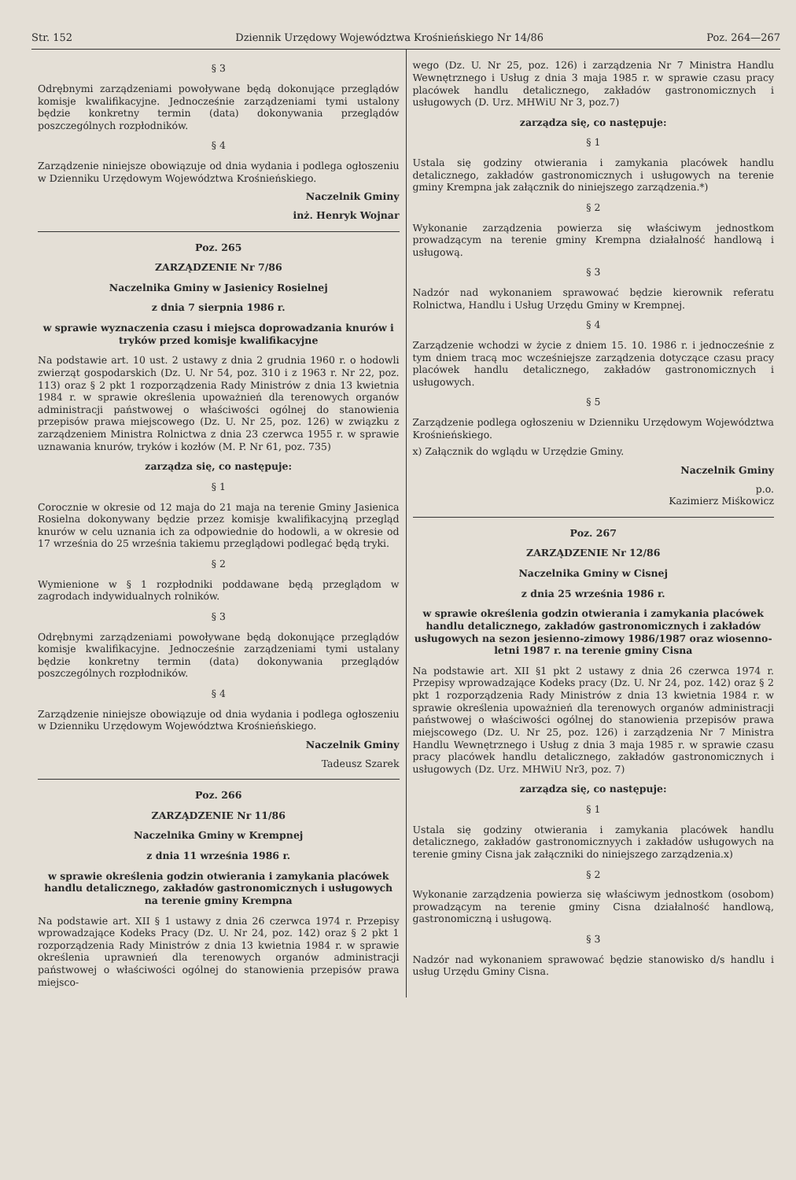Str. 152 Dziennik Urzędowy Województwa Krośnieńskiego Nr 14/86 Poz. 264—267
§ 3
Odrębnymi zarządzeniami powoływane będą dokonujące przeglądów komisje kwalifikacyjne. Jednocześnie zarządzeniami tymi ustalony będzie konkretny termin (data) dokonywania przeglądów poszczególnych rozpłodników.
§ 4
Zarządzenie niniejsze obowiązuje od dnia wydania i podlega ogłoszeniu w Dzienniku Urzędowym Województwa Krośnieńskiego.
Naczelnik Gminy
inż. Henryk Wojnar
Poz. 265
ZARZĄDZENIE Nr 7/86
Naczelnika Gminy w Jasienicy Rosielnej
z dnia 7 sierpnia 1986 r.
w sprawie wyznaczenia czasu i miejsca doprowadzania knurów i tryków przed komisje kwalifikacyjne
Na podstawie art. 10 ust. 2 ustawy z dnia 2 grudnia 1960 r. o hodowli zwierząt gospodarskich (Dz. U. Nr 54, poz. 310 i z 1963 r. Nr 22, poz. 113) oraz § 2 pkt 1 rozporządzenia Rady Ministrów z dnia 13 kwietnia 1984 r. w sprawie określenia upoważnień dla terenowych organów administracji państwowej o właściwości ogólnej do stanowienia przepisów prawa miejscowego (Dz. U. Nr 25, poz. 126) w związku z zarządzeniem Ministra Rolnictwa z dnia 23 czerwca 1955 r. w sprawie uznawania knurów, tryków i kozłów (M. P. Nr 61, poz. 735)
zarządza się, co następuje:
§ 1
Corocznie w okresie od 12 maja do 21 maja na terenie Gminy Jasienica Rosielna dokonywany będzie przez komisje kwalifikacyjną przegląd knurów w celu uznania ich za odpowiednie do hodowli, a w okresie od 17 września do 25 września takiemu przeglądowi podlegać będą tryki.
§ 2
Wymienione w § 1 rozpłodniki poddawane będą przeglądom w zagrodach indywidualnych rolników.
§ 3
Odrębnymi zarządzeniami powoływane będą dokonujące przeglądów komisje kwalifikacyjne. Jednocześnie zarządzeniami tymi ustalany będzie konkretny termin (data) dokonywania przeglądów poszczególnych rozpłodników.
§ 4
Zarządzenie niniejsze obowiązuje od dnia wydania i podlega ogłoszeniu w Dzienniku Urzędowym Województwa Krośnieńskiego.
Naczelnik Gminy
Tadeusz Szarek
Poz. 266
ZARZĄDZENIE Nr 11/86
Naczelnika Gminy w Krempnej
z dnia 11 września 1986 r.
w sprawie określenia godzin otwierania i zamykania placówek handlu detalicznego, zakładów gastronomicznych i usługowych na terenie gminy Krempna
Na podstawie art. XII § 1 ustawy z dnia 26 czerwca 1974 r. Przepisy wprowadzające Kodeks Pracy (Dz. U. Nr 24, poz. 142) oraz § 2 pkt 1 rozporządzenia Rady Ministrów z dnia 13 kwietnia 1984 r. w sprawie określenia uprawnień dla terenowych organów administracji państwowej o właściwości ogólnej do stanowienia przepisów prawa miejsco-
wego (Dz. U. Nr 25, poz. 126) i zarządzenia Nr 7 Ministra Handlu Wewnętrznego i Usług z dnia 3 maja 1985 r. w sprawie czasu pracy placówek handlu detalicznego, zakładów gastronomicznych i usługowych (D. Urz. MHWiU Nr 3, poz.7)
zarządza się, co następuje:
§ 1
Ustala się godziny otwierania i zamykania placówek handlu detalicznego, zakładów gastronomicznych i usługowych na terenie gminy Krempna jak załącznik do niniejszego zarządzenia.*)
§ 2
Wykonanie zarządzenia powierza się właściwym jednostkom prowadzącym na terenie gminy Krempna działalność handlową i usługową.
§ 3
Nadzór nad wykonaniem sprawować będzie kierownik referatu Rolnictwa, Handlu i Usług Urzędu Gminy w Krempnej.
§ 4
Zarządzenie wchodzi w życie z dniem 15. 10. 1986 r. i jednocześnie z tym dniem tracą moc wcześniejsze zarządzenia dotyczące czasu pracy placówek handlu detalicznego, zakładów gastronomicznych i usługowych.
§ 5
Zarządzenie podlega ogłoszeniu w Dzienniku Urzędowym Województwa Krośnieńskiego.
x) Załącznik do wglądu w Urzędzie Gminy.
Naczelnik Gminy
p.o.
Kazimierz Miśkowicz
Poz. 267
ZARZĄDZENIE Nr 12/86
Naczelnika Gminy w Cisnej
z dnia 25 września 1986 r.
w sprawie określenia godzin otwierania i zamykania placówek handlu detalicznego, zakładów gastronomicznych i zakładów usługowych na sezon jesienno-zimowy 1986/1987 oraz wiosenno-letni 1987 r. na terenie gminy Cisna
Na podstawie art. XII §1 pkt 2 ustawy z dnia 26 czerwca 1974 r. Przepisy wprowadzające Kodeks pracy (Dz. U. Nr 24, poz. 142) oraz § 2 pkt 1 rozporządzenia Rady Ministrów z dnia 13 kwietnia 1984 r. w sprawie określenia upoważnień dla terenowych organów administracji państwowej o właściwości ogólnej do stanowienia przepisów prawa miejscowego (Dz. U. Nr 25, poz. 126) i zarządzenia Nr 7 Ministra Handlu Wewnętrznego i Usług z dnia 3 maja 1985 r. w sprawie czasu pracy placówek handlu detalicznego, zakładów gastronomicznych i usługowych (Dz. Urz. MHWiU Nr3, poz. 7)
zarządza się, co następuje:
§ 1
Ustala się godziny otwierania i zamykania placówek handlu detalicznego, zakładów gastronomicznyych i zakładów usługowych na terenie gminy Cisna jak załączniki do niniejszego zarządzenia.x)
§ 2
Wykonanie zarządzenia powierza się właściwym jednostkom (osobom) prowadzącym na terenie gminy Cisna działalność handlową, gastronomiczną i usługową.
§ 3
Nadzór nad wykonaniem sprawować będzie stanowisko d/s handlu i usług Urzędu Gminy Cisna.